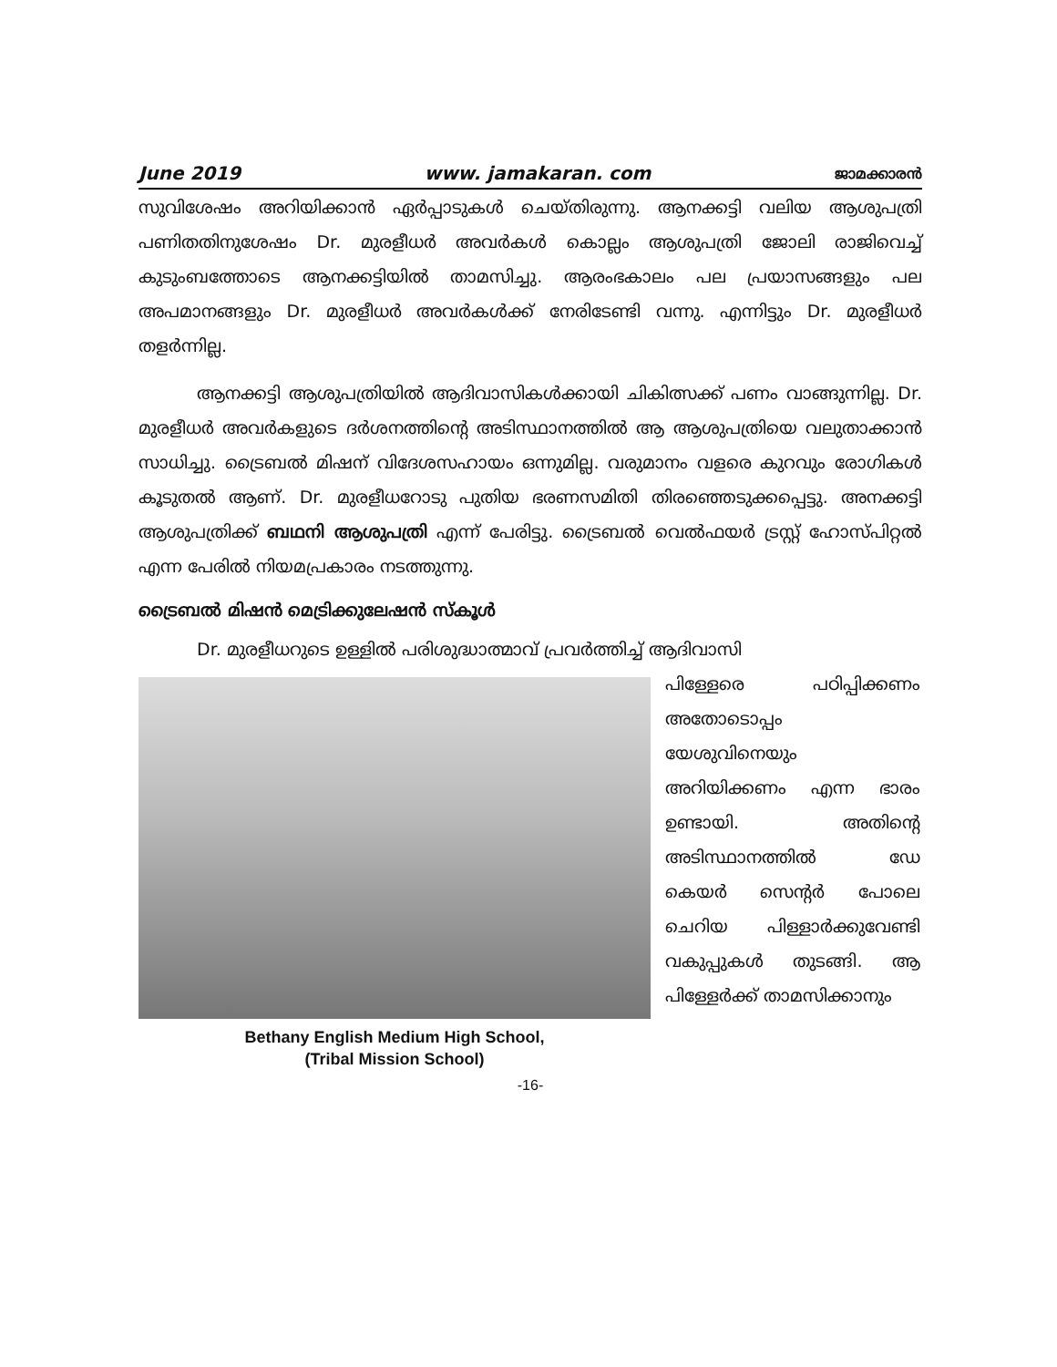June 2019 www. jamakaran. com ജാമക്കാരൻ
സുവിശേഷം അറിയിക്കാൻ ഏർപ്പാടുകൾ ചെയ്തിരുന്നു. ആനക്കട്ടി വലിയ ആശുപത്രി പണിതതിനുശേഷം Dr. മുരളീധർ അവർകൾ കൊല്ലം ആശുപത്രി ജോലി രാജിവെച്ച് കുടുംബത്തോടെ ആനക്കട്ടിയിൽ താമസിച്ചു. ആരംഭകാലം പല പ്രയാസങ്ങളും പല അപമാനങ്ങളും Dr. മുരളീധർ അവർകൾക്ക് നേരിടേണ്ടി വന്നു. എന്നിട്ടും Dr. മുരളീധർ തളർന്നില്ല.
ആനക്കട്ടി ആശുപത്രിയിൽ ആദിവാസികൾക്കായി ചികിത്സക്ക് പണം വാങ്ങുന്നില്ല. Dr. മുരളീധർ അവർകളുടെ ദർശനത്തിന്റെ അടിസ്ഥാനത്തിൽ ആ ആശുപത്രിയെ വലുതാക്കാൻ സാധിച്ചു. ട്രൈബൽ മിഷന് വിദേശസഹായം ഒന്നുമില്ല. വരുമാനം വളരെ കുറവും രോഗികൾ കൂടുതൽ ആണ്. Dr. മുരളീധറോടു പുതിയ ഭരണസമിതി തിരഞ്ഞെടുക്കപ്പെട്ടു. അനക്കട്ടി ആശുപത്രിക്ക് ബഥനി ആശുപത്രി എന്ന് പേരിട്ടു. ട്രൈബൽ വെൽഫയർ ട്രസ്റ്റ് ഹോസ്പിറ്റൽ എന്ന പേരിൽ നിയമപ്രകാരം നടത്തുന്നു.
ട്രൈബൽ മിഷൻ മെട്രിക്കുലേഷൻ സ്കൂൾ
Dr. മുരളീധറുടെ ഉള്ളിൽ പരിശുദ്ധാത്മാവ് പ്രവർത്തിച്ച് ആദിവാസി
Bethany English Medium High School,
(Tribal Mission School)
പിള്ളേരെ പഠിപ്പിക്കണം അതോടൊപ്പം യേശുവിനെയും അറിയിക്കണം എന്ന ഭാരം ഉണ്ടായി. അതിന്റെ അടിസ്ഥാനത്തിൽ ഡേ കെയർ സെന്റർ പോലെ ചെറിയ പിള്ളാർക്കുവേണ്ടി വകുപ്പുകൾ തുടങ്ങി. ആ പിള്ളേർക്ക് താമസിക്കാനും
-16-